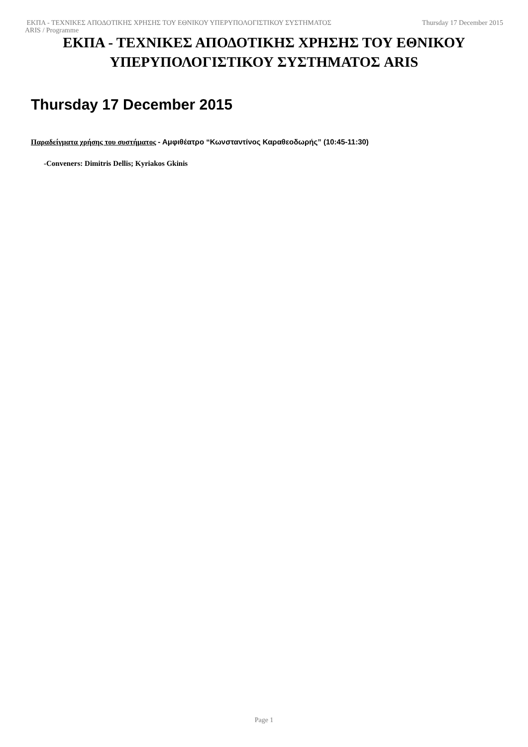Thursday 17 December 2015 ΕΚΠΑ - ΤΕΧΝΙΚΕΣ ΑΠΟΔΟΤΙΚΗΣ ΧΡΗΣΗΣ ΤΟΥ ΕΘΝΙΚΟΥ ΥΠΕΡΥΠΟΛΟΓΙΣΤΙΚΟΥ ΣΥΣΤΗΜΑΤΟΣ
ARIS / Programme
ΕΚΠΑ - ΤΕΧΝΙΚΕΣ ΑΠΟΔΟΤΙΚΗΣ ΧΡΗΣΗΣ ΤΟΥ ΕΘΝΙΚΟΥ ΥΠΕΡΥΠΟΛΟΓΙΣΤΙΚΟΥ ΣΥΣΤΗΜΑΤΟΣ ARIS
Thursday 17 December 2015
Παραδείγματα χρήσης του συστήματος - Αμφιθέατρο “Κωνσταντίνος Καραθεοδωρής” (10:45-11:30)
-Conveners: Dimitris Dellis; Kyriakos Gkinis
Page 1